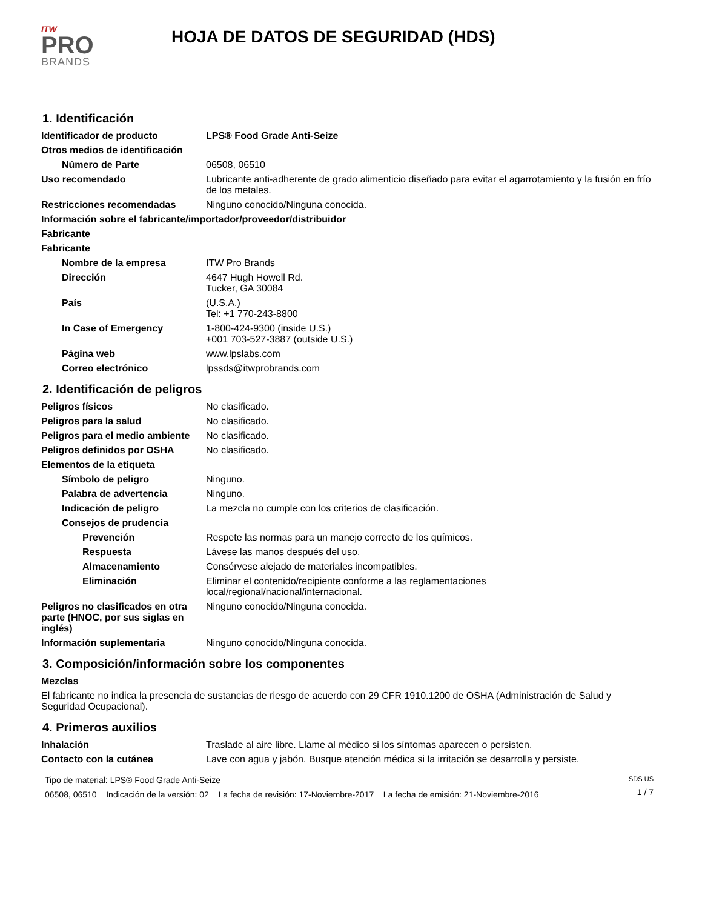ITW
PRO
BRANDS
HOJA DE DATOS DE SEGURIDAD (HDS)
1. Identificación
Identificador de producto LPS® Food Grade Anti-Seize
Otros medios de identificación
Número de Parte 06508, 06510
Uso recomendado Lubricante anti-adherente de grado alimenticio diseñado para evitar el agarrotamiento y la fusión en frío de los metales.
Restricciones recomendadas Ninguno conocido/Ninguna conocida.
Información sobre el fabricante/importador/proveedor/distribuidor
Fabricante
Fabricante
Nombre de la empresa ITW Pro Brands
Dirección 4647 Hugh Howell Rd.
Tucker, GA 30084
País (U.S.A.)
Tel: +1 770-243-8800
In Case of Emergency 1-800-424-9300 (inside U.S.)
+001 703-527-3887 (outside U.S.)
Página web www.lpslabs.com
Correo electrónico lpssds@itwprobrands.com
2. Identificación de peligros
Peligros físicos No clasificado.
Peligros para la salud No clasificado.
Peligros para el medio ambiente
No clasificado.
Peligros definidos por OSHA No clasificado.
Elementos de la etiqueta
Símbolo de peligro Ninguno.
Palabra de advertencia Ninguno.
Indicación de peligro La mezcla no cumple con los criterios de clasificación.
Consejos de prudencia
Prevención Respete las normas para un manejo correcto de los químicos.
Respuesta Lávese las manos después del uso.
Almacenamiento Consérvese alejado de materiales incompatibles.
Eliminación Eliminar el contenido/recipiente conforme a las reglamentaciones
local/regional/nacional/internacional.
Peligros no clasificados en otra parte (HNOC, por sus siglas en inglés)
Ninguno conocido/Ninguna conocida.
Información suplementaria Ninguno conocido/Ninguna conocida.
3. Composición/información sobre los componentes
Mezclas
El fabricante no indica la presencia de sustancias de riesgo de acuerdo con 29 CFR 1910.1200 de OSHA (Administración de Salud y Seguridad Ocupacional).
4. Primeros auxilios
Inhalación Traslade al aire libre. Llame al médico si los síntomas aparecen o persisten.
Contacto con la cutánea Lave con agua y jabón. Busque atención médica si la irritación se desarrolla y persiste.
Tipo de material: LPS® Food Grade Anti-Seize
06508, 06510 Indicación de la versión: 02 La fecha de revisión: 17-Noviembre-2017 La fecha de emisión: 21-Noviembre-2016
SDS US
1 / 7